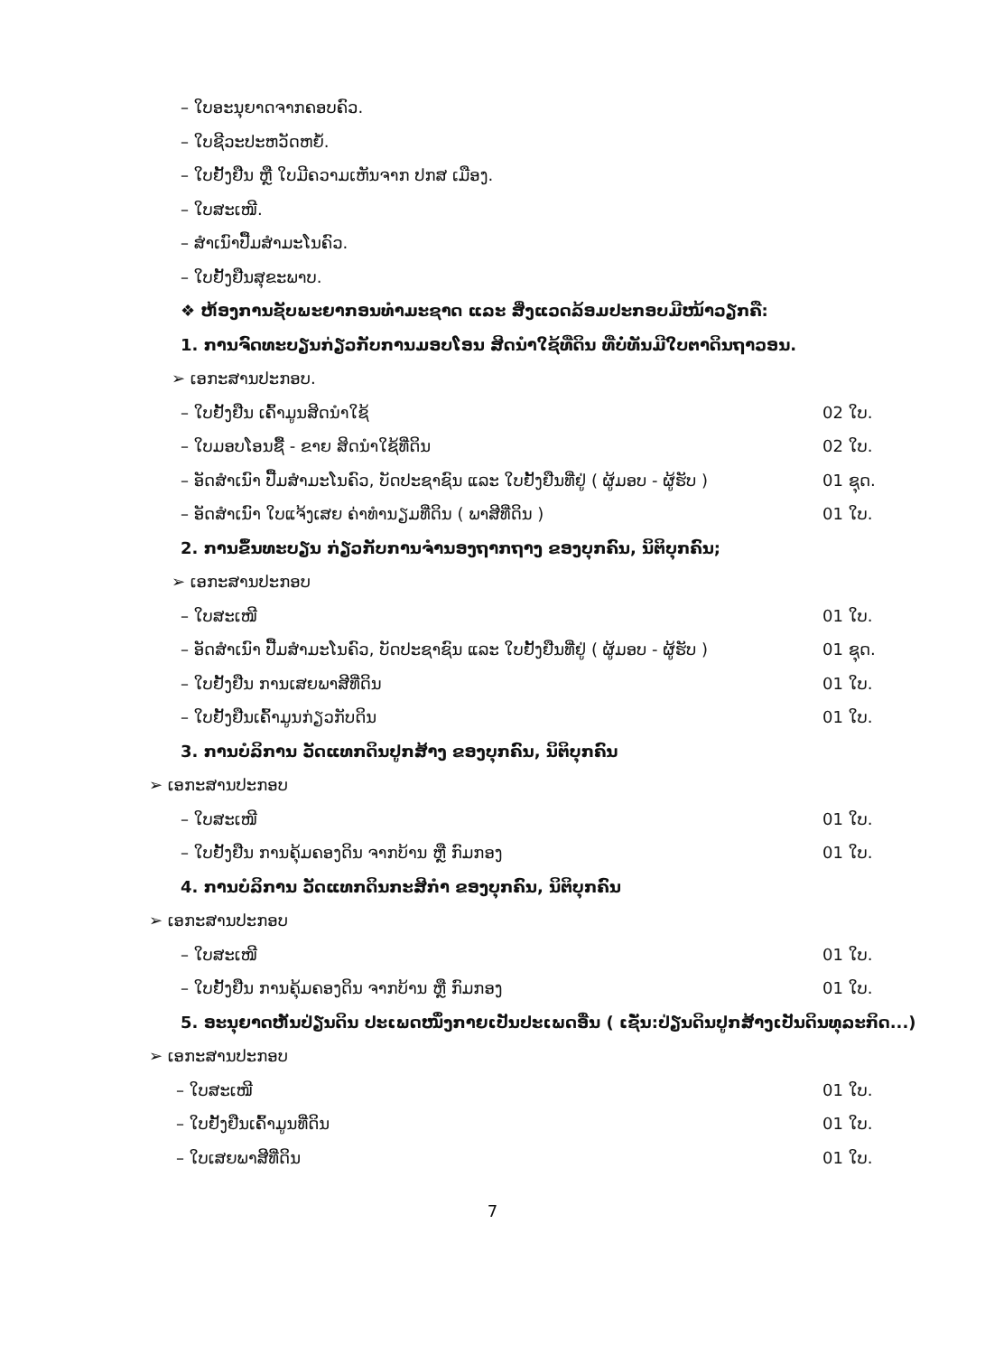– ໃບອະນຸຍາດຈາກຄອບຄົວ.
– ໃບຊີວະປະຫວັດຫຍໍ້.
– ໃບຢັ້ງຢືນ ຫຼື ໃບມີຄວາມເຫັນຈາກ ປກສ ເມືອງ.
– ໃບສະເໜີ.
– ສຳເນົາປື້ມສຳມະໂນຄົວ.
– ໃບຢັ້ງຢືນສຸຂະພາບ.
❖ ຫ້ອງການຊັບພະຍາກອນທຳມະຊາດ ແລະ ສິ່ງແວດລ້ອມປະກອບມີໜ້າວຽກຄື:
1. ການຈົດທະບຽນກ່ຽວກັບການມອບໂອນ ສິດນຳໃຊ້ທີ່ດິນ ທີ່ບໍ່ທັນມີໃບຕາດິນຖາວອນ.
➢ ເອກະສານປະກອບ.
– ໃບຢັ້ງຢືນ ເຄົ້າມູນສິດນຳໃຊ້ 02 ໃບ.
– ໃບມອບໂອນຊື້ - ຂາຍ ສິດນຳໃຊ້ທີ່ດິນ 02 ໃບ.
– ອັດສຳເນົາ ປື້ມສຳມະໂນຄົວ, ບັດປະຊາຊົນ ແລະ ໃບຢັ້ງຢືນທີ່ຢູ່ ( ຜູ້ມອບ - ຜູ້ຮັບ ) 01 ຊຸດ.
– ອັດສຳເນົາ ໃບແຈ້ງເສຍ ຄ່າທຳນຽມທີ່ດິນ ( ພາສີທີ່ດິນ ) 01 ໃບ.
2. ການຂຶ້ນທະບຽນ ກ່ຽວກັບການຈຳນອງຖາກຖາງ ຂອງບຸກຄົນ, ນິຕິບຸກຄົນ;
➢ ເອກະສານປະກອບ
– ໃບສະເໜີ 01 ໃບ.
– ອັດສຳເນົາ ປື້ມສຳມະໂນຄົວ, ບັດປະຊາຊົນ ແລະ ໃບຢັ້ງຢືນທີ່ຢູ່ ( ຜູ້ມອບ - ຜູ້ຮັບ ) 01 ຊຸດ.
– ໃບຢັ້ງຢືນ ການເສຍພາສີທີ່ດິນ 01 ໃບ.
– ໃບຢັ້ງຢືນເຄົ້າມູນກ່ຽວກັບດິນ 01 ໃບ.
3. ການບໍລິການ ວັດແທກດິນປູກສ້າງ ຂອງບຸກຄົນ, ນິຕິບຸກຄົນ
➢ ເອກະສານປະກອບ
– ໃບສະເໜີ 01 ໃບ.
– ໃບຢັ້ງຢືນ ການຄຸ້ມຄອງດິນ ຈາກບ້ານ ຫຼື ກົມກອງ 01 ໃບ.
4. ການບໍລິການ ວັດແທກດິນກະສິກຳ ຂອງບຸກຄົນ, ນິຕິບຸກຄົນ
➢ ເອກະສານປະກອບ
– ໃບສະເໜີ 01 ໃບ.
– ໃບຢັ້ງຢືນ ການຄຸ້ມຄອງດິນ ຈາກບ້ານ ຫຼື ກົມກອງ 01 ໃບ.
5. ອະນຸຍາດຫັນປ່ຽນດິນ ປະເພດໜຶ່ງກາຍເປັນປະເພດອື່ນ ( ເຊັ່ນ:ປ່ຽນດິນປູກສ້າງເປັນດິນທຸລະກິດ...)
➢ ເອກະສານປະກອບ
– ໃບສະເໜີ 01 ໃບ.
– ໃບຢັ້ງຢືນເຄົ້າມູນທີ່ດິນ 01 ໃບ.
– ໃບເສຍພາສີທີ່ດິນ 01 ໃບ.
7